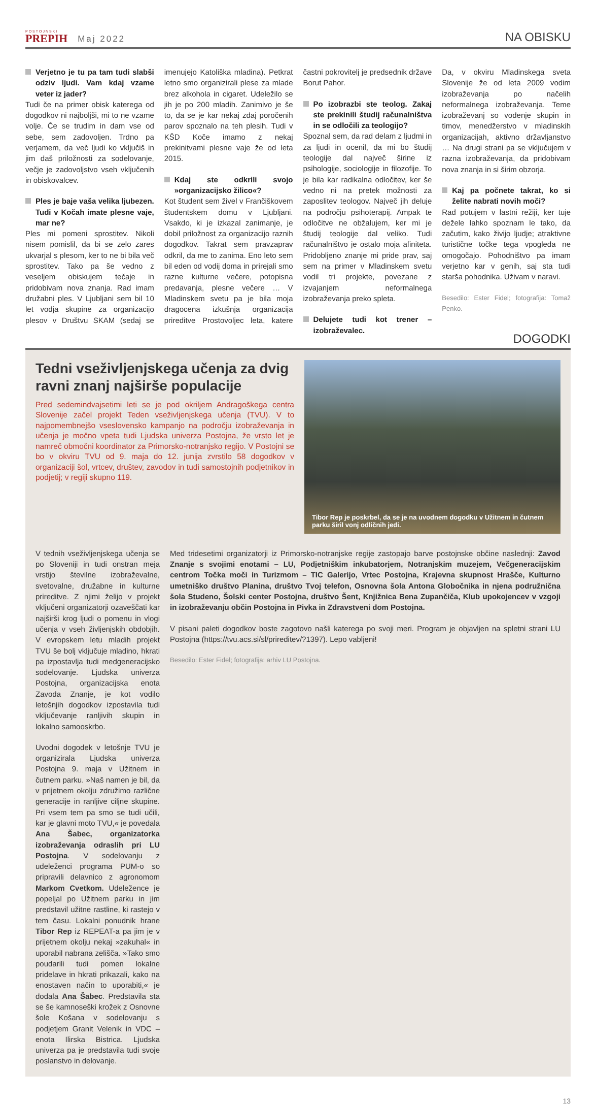POSTOJNSKI
PREPIH
Maj 2022
NA OBISKU
Verjetno je tu pa tam tudi slabši odziv ljudi. Vam kdaj vzame veter iz jader?
Tudi če na primer obisk katerega od dogodkov ni najboljši, mi to ne vzame volje. Če se trudim in dam vse od sebe, sem zadovoljen. Trdno pa verjamem, da več ljudi ko vključiš in jim daš priložnosti za sodelovanje, večje je zadovoljstvo vseh vključenih in obiskovalcev.
Ples je baje vaša velika ljubezen. Tudi v Kočah imate plesne vaje, mar ne?
Ples mi pomeni sprostitev. Nikoli nisem pomislil, da bi se zelo zares ukvarjal s plesom, ker to ne bi bila več sprostitev. Tako pa še vedno z veseljem obiskujem tečaje in pridobivam nova znanja. Rad imam družabni ples. V Ljubljani sem bil 10 let vodja skupine za organizacijo plesov v Društvu SKAM (sedaj se imenujejo Katoliška mladina). Petkrat letno smo organizirali plese za mlade brez alkohola in cigaret. Udeležilo se jih je po 200 mladih. Zanimivo je še to, da se je kar nekaj zdaj poročenih parov spoznalo na teh plesih. Tudi v KŠD Koče imamo z nekaj prekinitvami plesne vaje že od leta 2015.
Kdaj ste odkrili svojo »organizacijsko žilico«?
Kot študent sem živel v Frančiškovem študentskem domu v Ljubljani. Vsakdo, ki je izkazal zanimanje, je dobil priložnost za organizacijo raznih dogodkov. Takrat sem pravzaprav odkril, da me to zanima. Eno leto sem bil eden od vodij doma in prirejali smo razne kulturne večere, potopisna predavanja, plesne večere … V Mladinskem svetu pa je bila moja dragocena izkušnja organizacija prireditve Prostovoljec leta, katere častni pokrovitelj je predsednik države Borut Pahor.
Po izobrazbi ste teolog. Zakaj ste prekinili študij računalništva in se odločili za teologijo?
Spoznal sem, da rad delam z ljudmi in za ljudi in ocenil, da mi bo študij teologije dal največ širine iz psihologije, sociologije in filozofije. To je bila kar radikalna odločitev, ker še vedno ni na pretek možnosti za zaposlitev teologov. Največ jih deluje na področju psihoterapij. Ampak te odločitve ne obžalujem, ker mi je študij teologije dal veliko. Tudi računalništvo je ostalo moja afiniteta. Pridobljeno znanje mi pride prav, saj sem na primer v Mladinskem svetu vodil tri projekte, povezane z izvajanjem neformalnega izobraževanja preko spleta.
Delujete tudi kot trener – izobraževalec.
Da, v okviru Mladinskega sveta Slovenije že od leta 2009 vodim izobraževanja po načelih neformalnega izobraževanja. Teme izobraževanj so vodenje skupin in timov, menedžerstvo v mladinskih organizacijah, aktivno državljanstvo … Na drugi strani pa se vključujem v razna izobraževanja, da pridobivam nova znanja in si širim obzorja.
Kaj pa počnete takrat, ko si želite nabrati novih moči?
Rad potujem v lastni režiji, ker tuje dežele lahko spoznam le tako, da začutim, kako živijo ljudje; atraktivne turistične točke tega vpogleda ne omogočajo. Pohodništvo pa imam verjetno kar v genih, saj sta tudi starša pohodnika. Uživam v naravi.
Besedilo: Ester Fidel; fotografija: Tomaž Penko.
DOGODKI
Tedni vseživljenjskega učenja za dvig ravni znanj najširše populacije
Pred sedemindvajsetimi leti se je pod okriljem Andragoškega centra Slovenije začel projekt Teden vseživljenjskega učenja (TVU). V to najpomembnejšo vseslovensko kampanjo na področju izobraževanja in učenja je močno vpeta tudi Ljudska univerza Postojna, že vrsto let je namreč območni koordinator za Primorsko-notranjsko regijo. V Postojni se bo v okviru TVU od 9. maja do 12. junija zvrstilo 58 dogodkov v organizaciji šol, vrtcev, društev, zavodov in tudi samostojnih podjetnikov in podjetij; v regiji skupno 119.
Tibor Rep je poskrbel, da se je na uvodnem dogodku v Užitnem in čutnem parku širil vonj odličnih jedi.
V tednih vseživljenjskega učenja se po Sloveniji in tudi onstran meja vrstijo številne izobraževalne, svetovalne, družabne in kulturne prireditve. Z njimi želijo v projekt vključeni organizatorji ozaveščati kar najširši krog ljudi o pomenu in vlogi učenja v vseh življenjskih obdobjih. V evropskem letu mladih projekt TVU še bolj vključuje mladino, hkrati pa izpostavlja tudi medgeneracijsko sodelovanje. Ljudska univerza Postojna, organizacijska enota Zavoda Znanje, je kot vodilo letošnjih dogodkov izpostavila tudi vključevanje ranljivih skupin in lokalno samooskrbo.
Uvodni dogodek v letošnje TVU je organizirala Ljudska univerza Postojna 9. maja v Užitnem in čutnem parku. »Naš namen je bil, da v prijetnem okolju združimo različne generacije in ranljive ciljne skupine. Pri vsem tem pa smo se tudi učili, kar je glavni moto TVU,« je povedala Ana Šabec, organizatorka izobraževanja odraslih pri LU Postojna. V sodelovanju z udeleženci programa PUM-o so pripravili delavnico z agronomom Markom Cvetkom. Udeležence je popeljal po Užitnem parku in jim predstavil užitne rastline, ki rastejo v tem času. Lokalni ponudnik hrane Tibor Rep iz REPEAT-a pa jim je v prijetnem okolju nekaj »zakuhal« in uporabil nabrana zelišča. »Tako smo poudarili tudi pomen lokalne pridelave in hkrati prikazali, kako na enostaven način to uporabiti,« je dodala Ana Šabec. Predstavila sta se še kamnoseški krožek z Osnovne šole Košana v sodelovanju s podjetjem Granit Velenik in VDC – enota Ilirska Bistrica. Ljudska univerza pa je predstavila tudi svoje poslanstvo in delovanje.
Med tridesetimi organizatorji iz Primorsko-notranjske regije zastopajo barve postojnske občine naslednji: Zavod Znanje s svojimi enotami – LU, Podjetniškim inkubatorjem, Notranjskim muzejem, Večgeneracijskim centrom Točka moči in Turizmom – TIC Galerijo, Vrtec Postojna, Krajevna skupnost Hrašče, Kulturno umetniško društvo Planina, društvo Tvoj telefon, Osnovna šola Antona Globočnika in njena podružnična šola Studeno, Šolski center Postojna, društvo Šent, Knjižnica Bena Zupančiča, Klub upokojencev v vzgoji in izobraževanju občin Postojna in Pivka in Zdravstveni dom Postojna.
V pisani paleti dogodkov boste zagotovo našli katerega po svoji meri. Program je objavljen na spletni strani LU Postojna (https://tvu.acs.si/sl/prireditev/?1397). Lepo vabljeni!
Besedilo: Ester Fidel; fotografija: arhiv LU Postojna.
13